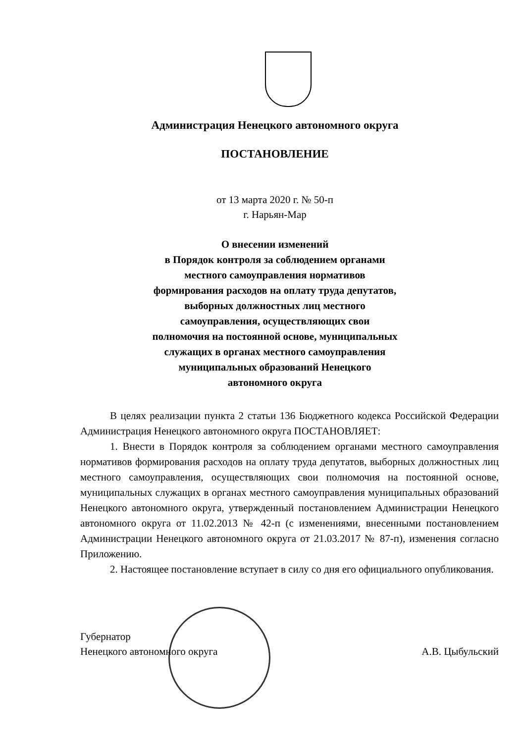Администрация Ненецкого автономного округа
ПОСТАНОВЛЕНИЕ
от 13 марта 2020 г. № 50-п
г. Нарьян-Мар
О внесении изменений
в Порядок контроля за соблюдением органами
местного самоуправления нормативов
формирования расходов на оплату труда депутатов,
выборных должностных лиц местного
самоуправления, осуществляющих свои
полномочия на постоянной основе, муниципальных
служащих в органах местного самоуправления
муниципальных образований Ненецкого
автономного округа
В целях реализации пункта 2 статьи 136 Бюджетного кодекса Российской Федерации Администрация Ненецкого автономного округа ПОСТАНОВЛЯЕТ:
1. Внести в Порядок контроля за соблюдением органами местного самоуправления нормативов формирования расходов на оплату труда депутатов, выборных должностных лиц местного самоуправления, осуществляющих свои полномочия на постоянной основе, муниципальных служащих в органах местного самоуправления муниципальных образований Ненецкого автономного округа, утвержденный постановлением Администрации Ненецкого автономного округа от 11.02.2013 № 42-п (с изменениями, внесенными постановлением Администрации Ненецкого автономного округа от 21.03.2017 № 87-п), изменения согласно Приложению.
2. Настоящее постановление вступает в силу со дня его официального опубликования.
Губернатор
Ненецкого автономного округа
А.В. Цыбульский